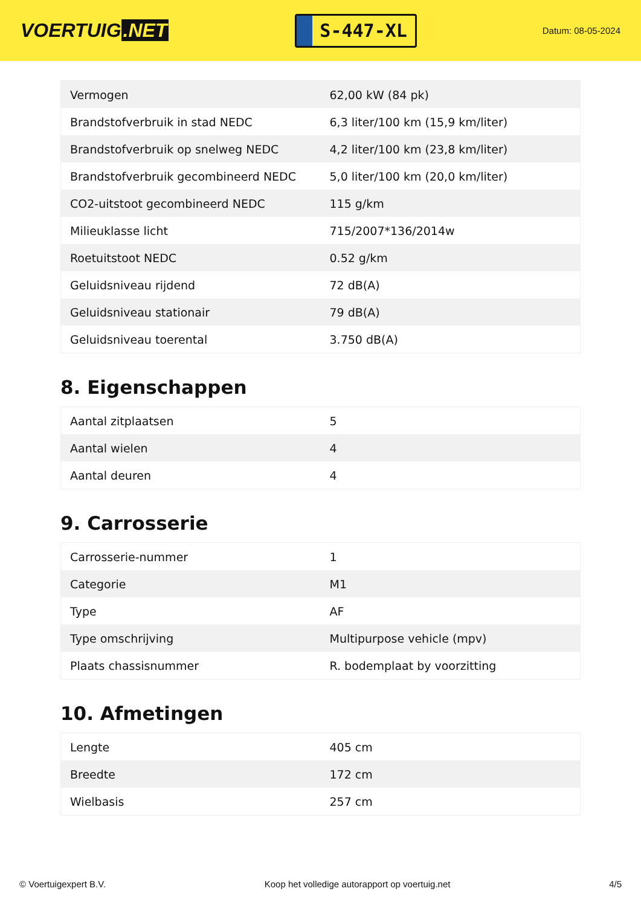VOERTUIG.NET
S-447-XL
Datum: 08-05-2024
| Vermogen | 62,00 kW (84 pk) |
| Brandstofverbruik in stad NEDC | 6,3 liter/100 km (15,9 km/liter) |
| Brandstofverbruik op snelweg NEDC | 4,2 liter/100 km (23,8 km/liter) |
| Brandstofverbruik gecombineerd NEDC | 5,0 liter/100 km (20,0 km/liter) |
| CO2-uitstoot gecombineerd NEDC | 115 g/km |
| Milieuklasse licht | 715/2007*136/2014w |
| Roetuitstoot NEDC | 0.52 g/km |
| Geluidsniveau rijdend | 72 dB(A) |
| Geluidsniveau stationair | 79 dB(A) |
| Geluidsniveau toerental | 3.750 dB(A) |
8. Eigenschappen
| Aantal zitplaatsen | 5 |
| Aantal wielen | 4 |
| Aantal deuren | 4 |
9. Carrosserie
| Carrosserie-nummer | 1 |
| Categorie | M1 |
| Type | AF |
| Type omschrijving | Multipurpose vehicle (mpv) |
| Plaats chassisnummer | R. bodemplaat by voorzitting |
10. Afmetingen
| Lengte | 405 cm |
| Breedte | 172 cm |
| Wielbasis | 257 cm |
© Voertuigexpert B.V. Koop het volledige autorapport op voertuig.net 4/5